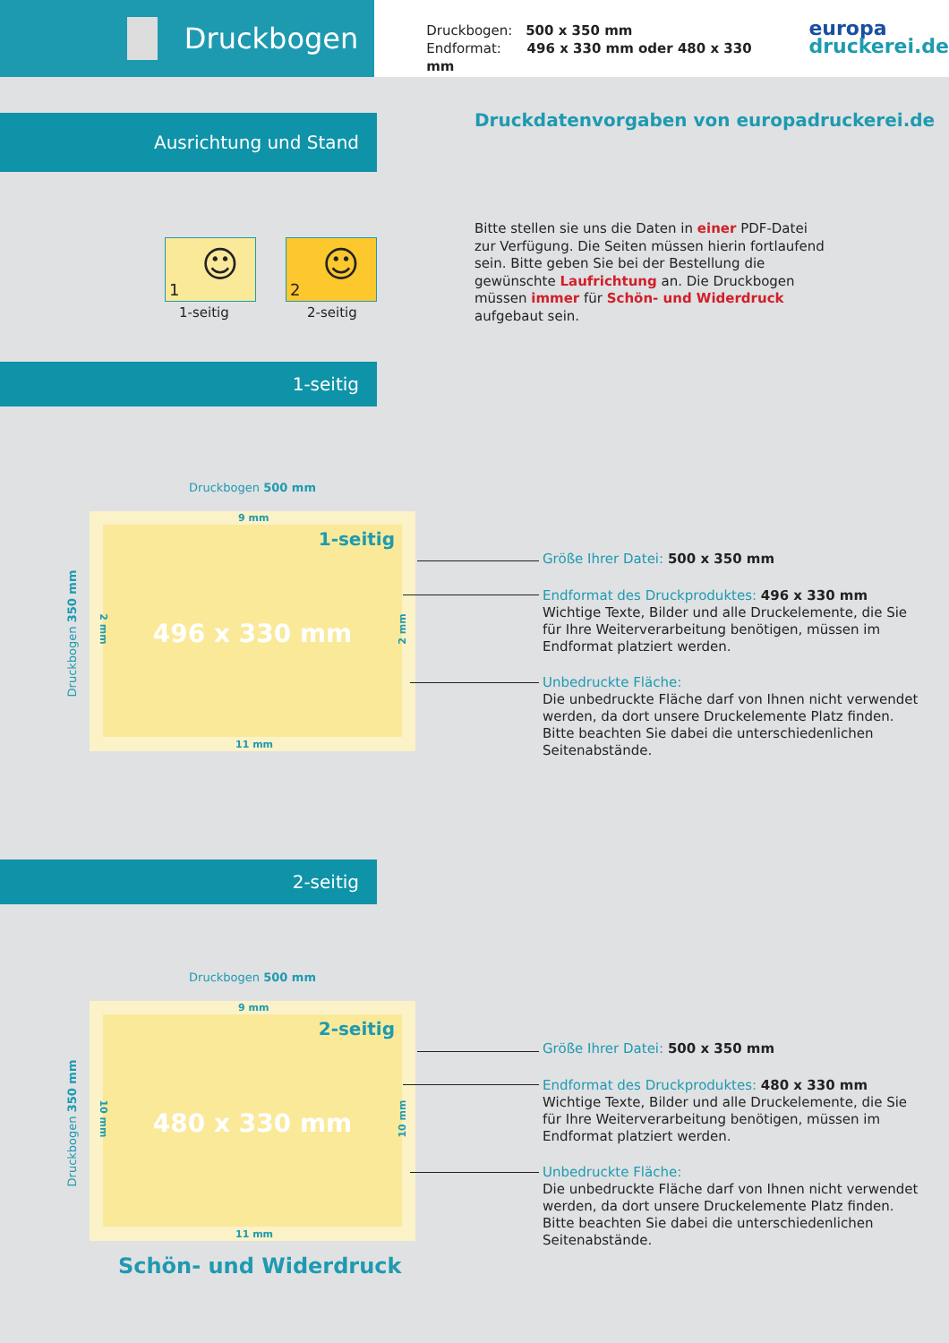Druckbogen
Druckbogen: 500 x 350 mm
Endformat: 496 x 330 mm oder 480 x 330 mm
europa
druckerei.de
Ausrichtung und Stand
Druckdatenvorgaben von europadruckerei.de
1
☺
2
☺
1-seitig 2-seitig
Bitte stellen sie uns die Daten in einer PDF-Datei zur Verfügung. Die Seiten müssen hierin fortlaufend sein. Bitte geben Sie bei der Bestellung die gewünschte Laufrichtung an. Die Druckbogen müssen immer für Schön- und Widerdruck aufgebaut sein.
1-seitig
Druckbogen 500 mm
1-seitig
496 x 330 mm
9 mm
11 mm
2 mm 2 mm
Druckbogen 350 mm
Größe Ihrer Datei: 500 x 350 mm
Endformat des Druckproduktes: 496 x 330 mm
Wichtige Texte, Bilder und alle Druckelemente, die Sie für Ihre Weiterverarbeitung benötigen, müssen im Endformat platziert werden.
Unbedruckte Fläche:
Die unbedruckte Fläche darf von Ihnen nicht verwendet werden, da dort unsere Druckelemente Platz finden. Bitte beachten Sie dabei die unterschiedenlichen Seitenabstände.
2-seitig
Druckbogen 500 mm
2-seitig
480 x 330 mm
9 mm
11 mm
10 mm 10 mm
Druckbogen 350 mm
Größe Ihrer Datei: 500 x 350 mm
Endformat des Druckproduktes: 480 x 330 mm
Wichtige Texte, Bilder und alle Druckelemente, die Sie für Ihre Weiterverarbeitung benötigen, müssen im Endformat platziert werden.
Unbedruckte Fläche:
Die unbedruckte Fläche darf von Ihnen nicht verwendet werden, da dort unsere Druckelemente Platz finden. Bitte beachten Sie dabei die unterschiedenlichen Seitenabstände.
Schön- und Widerdruck